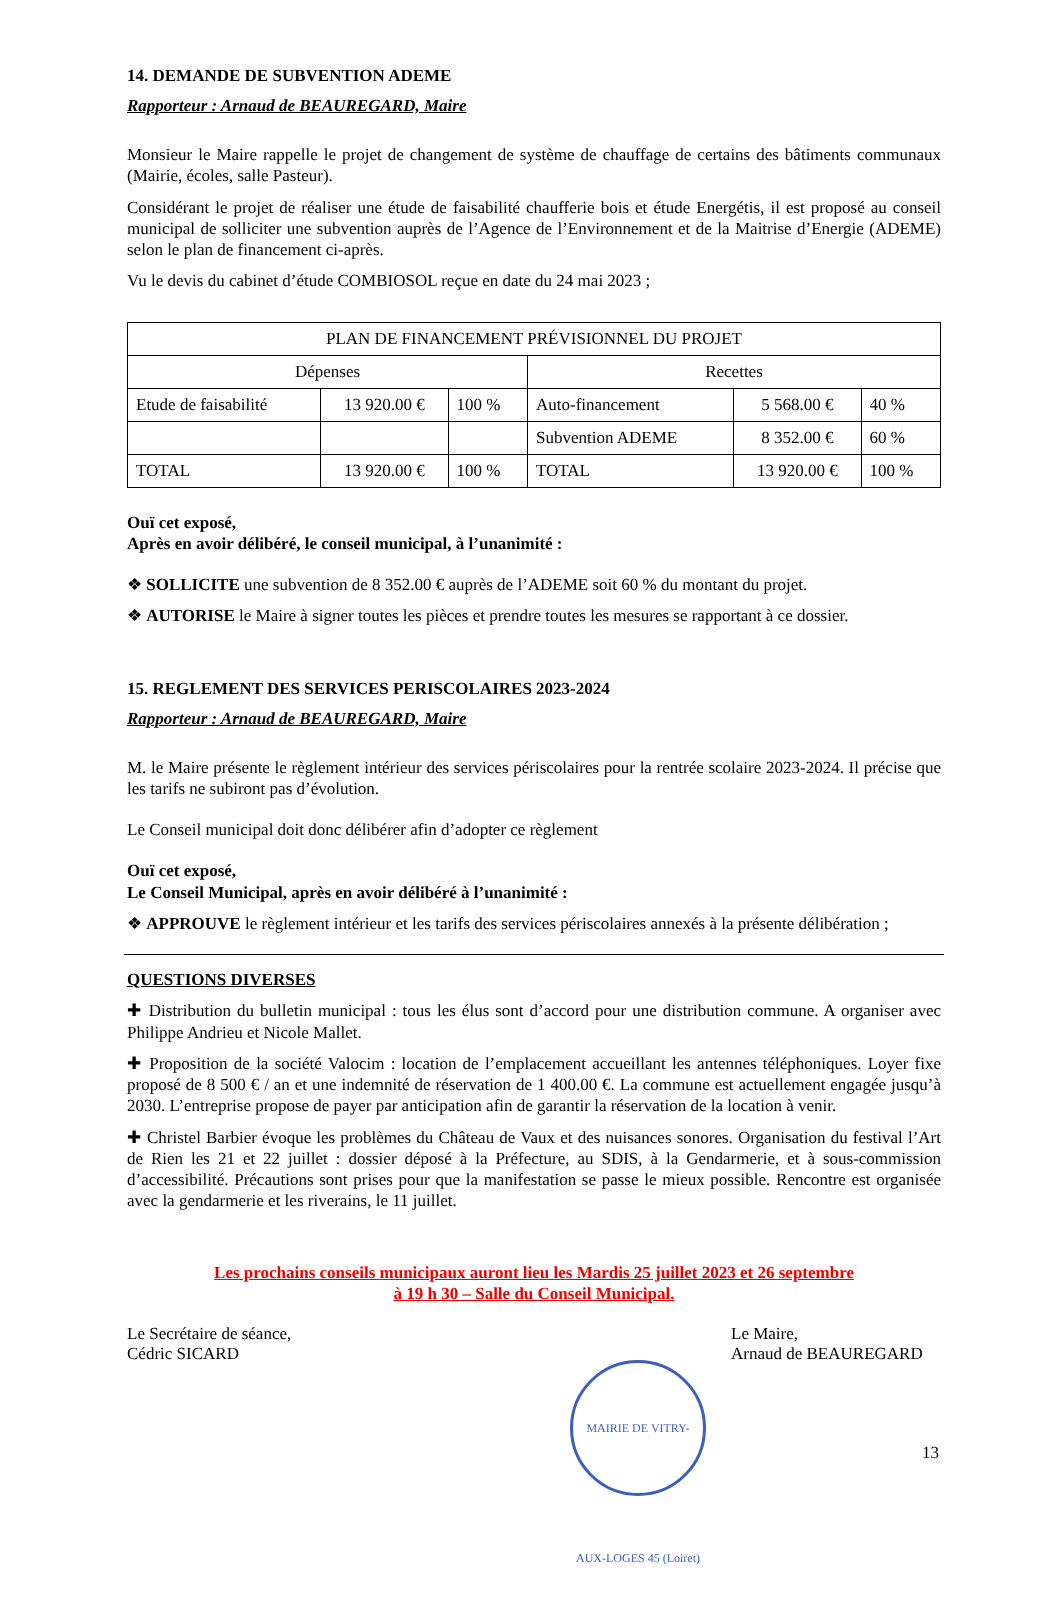14. DEMANDE DE SUBVENTION ADEME
Rapporteur : Arnaud de BEAUREGARD, Maire
Monsieur le Maire rappelle le projet de changement de système de chauffage de certains des bâtiments communaux (Mairie, écoles, salle Pasteur).
Considérant le projet de réaliser une étude de faisabilité chaufferie bois et étude Energétis, il est proposé au conseil municipal de solliciter une subvention auprès de l’Agence de l’Environnement et de la Maitrise d’Energie (ADEME) selon le plan de financement ci-après.
Vu le devis du cabinet d’étude COMBIOSOL reçue en date du 24 mai 2023 ;
| PLAN DE FINANCEMENT PRÉVISIONNEL DU PROJET | | | | | |
| --- | --- | --- | --- | --- | --- |
| Dépenses | | | Recettes | | |
| Etude de faisabilité | 13 920.00 € | 100 % | Auto-financement | 5 568.00 € | 40 % |
| | | | Subvention ADEME | 8 352.00 € | 60 % |
| TOTAL | 13 920.00 € | 100 % | TOTAL | 13 920.00 € | 100 % |
Ouï cet exposé,
Après en avoir délibéré, le conseil municipal, à l’unanimité :
❖ SOLLICITE une subvention de 8 352.00 € auprès de l’ADEME soit 60 % du montant du projet.
❖ AUTORISE le Maire à signer toutes les pièces et prendre toutes les mesures se rapportant à ce dossier.
15. REGLEMENT DES SERVICES PERISCOLAIRES 2023-2024
Rapporteur : Arnaud de BEAUREGARD, Maire
M. le Maire présente le règlement intérieur des services périscolaires pour la rentrée scolaire 2023-2024. Il précise que les tarifs ne subiront pas d’évolution.
Le Conseil municipal doit donc délibérer afin d’adopter ce règlement
Ouï cet exposé,
Le Conseil Municipal, après en avoir délibéré à l’unanimité :
❖ APPROUVE le règlement intérieur et les tarifs des services périscolaires annexés à la présente délibération ;
QUESTIONS DIVERSES
✚ Distribution du bulletin municipal : tous les élus sont d’accord pour une distribution commune. A organiser avec Philippe Andrieu et Nicole Mallet.
✚ Proposition de la société Valocim : location de l’emplacement accueillant les antennes téléphoniques. Loyer fixe proposé de 8 500 € / an et une indemnité de réservation de 1 400.00 €. La commune est actuellement engagée jusqu’à 2030. L’entreprise propose de payer par anticipation afin de garantir la réservation de la location à venir.
✚ Christel Barbier évoque les problèmes du Château de Vaux et des nuisances sonores. Organisation du festival l’Art de Rien les 21 et 22 juillet : dossier déposé à la Préfecture, au SDIS, à la Gendarmerie, et à sous-commission d’accessibilité. Précautions sont prises pour que la manifestation se passe le mieux possible. Rencontre est organisée avec la gendarmerie et les riverains, le 11 juillet.
Les prochains conseils municipaux auront lieu les Mardis 25 juillet 2023 et 26 septembre
à 19 h 30 – Salle du Conseil Municipal.
Le Secrétaire de séance,
Cédric SICARD
Le Maire,
Arnaud de BEAUREGARD
MAIRIE DE VITRY-AUX-LOGES 45 (Loiret)
13